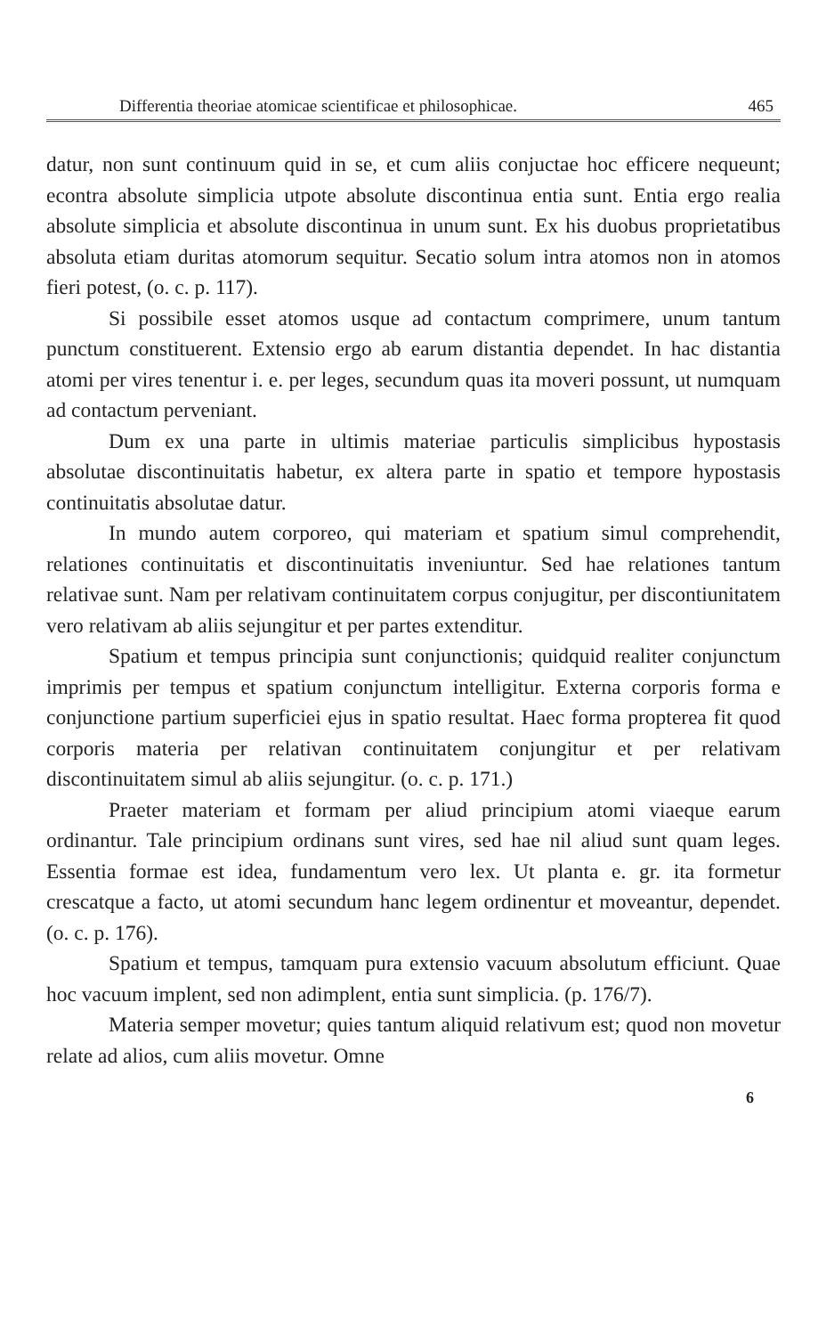Differentia theoriae atomicae scientificae et philosophicae. 465
datur, non sunt continuum quid in se, et cum aliis conjuctae hoc efficere nequeunt; econtra absolute simplicia utpote absolute discontinua entia sunt. Entia ergo realia absolute simplicia et absolute discontinua in unum sunt. Ex his duobus proprietatibus absoluta etiam duritas atomorum sequitur. Secatio solum intra atomos non in atomos fieri potest, (o. c. p. 117).
Si possibile esset atomos usque ad contactum comprimere, unum tantum punctum constituerent. Extensio ergo ab earum distantia dependet. In hac distantia atomi per vires tenentur i. e. per leges, secundum quas ita moveri possunt, ut numquam ad contactum perveniant.
Dum ex una parte in ultimis materiae particulis simplicibus hypostasis absolutae discontinuitatis habetur, ex altera parte in spatio et tempore hypostasis continuitatis absolutae datur.
In mundo autem corporeo, qui materiam et spatium simul comprehendit, relationes continuitatis et discontinuitatis inveniuntur. Sed hae relationes tantum relativae sunt. Nam per relativam continuitatem corpus conjugitur, per discontiunitatem vero relativam ab aliis sejungitur et per partes extenditur.
Spatium et tempus principia sunt conjunctionis; quidquid realiter conjunctum imprimis per tempus et spatium conjunctum intelligitur. Externa corporis forma e conjunctione partium superficiei ejus in spatio resultat. Haec forma propterea fit quod corporis materia per relativan continuitatem conjungitur et per relativam discontinuitatem simul ab aliis sejungitur. (o. c. p. 171.)
Praeter materiam et formam per aliud principium atomi viaeque earum ordinantur. Tale principium ordinans sunt vires, sed hae nil aliud sunt quam leges. Essentia formae est idea, fundamentum vero lex. Ut planta e. gr. ita formetur crescatque a facto, ut atomi secundum hanc legem ordinentur et moveantur, dependet. (o. c. p. 176).
Spatium et tempus, tamquam pura extensio vacuum absolutum efficiunt. Quae hoc vacuum implent, sed non adimplent, entia sunt simplicia. (p. 176/7).
Materia semper movetur; quies tantum aliquid relativum est; quod non movetur relate ad alios, cum aliis movetur. Omne
6